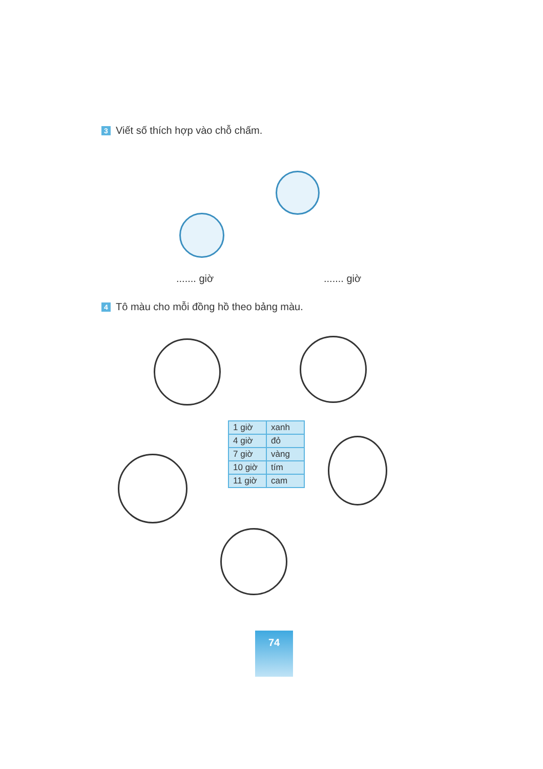3 Viết số thích hợp vào chỗ chấm.
....... giờ ....... giờ
4 Tô màu cho mỗi đồng hồ theo bảng màu.
| 1 giờ | xanh |
| 4 giờ | đỏ |
| 7 giờ | vàng |
| 10 giờ | tím |
| 11 giờ | cam |
74